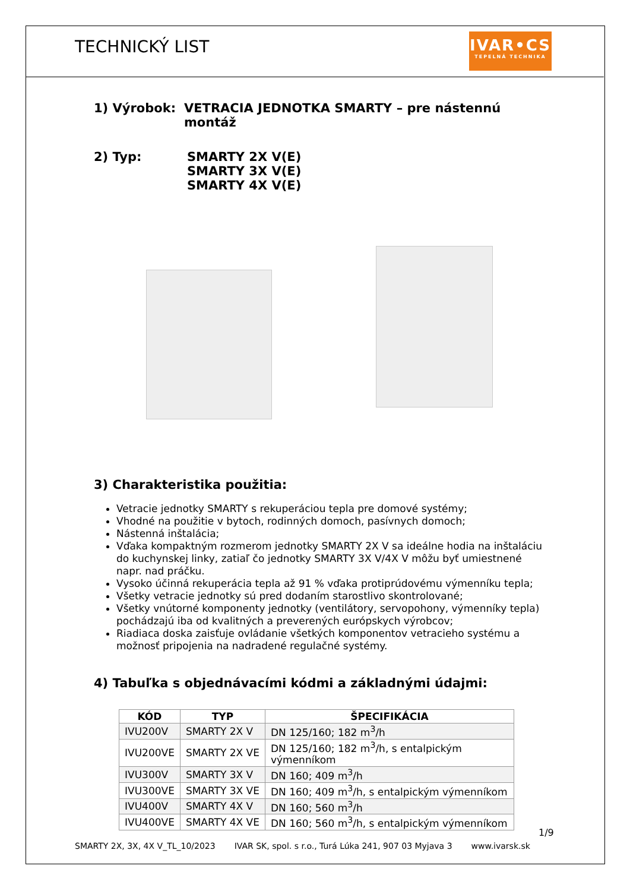TECHNICKÝ LIST
IVAR•CS
TEPELNÁ TECHNIKA
1) Výrobok: VETRACIA JEDNOTKA SMARTY – pre nástennú montáž
2) Typ: SMARTY 2X V(E)
SMARTY 3X V(E)
SMARTY 4X V(E)
3) Charakteristika použitia:
Vetracie jednotky SMARTY s rekuperáciou tepla pre domové systémy;
Vhodné na použitie v bytoch, rodinných domoch, pasívnych domoch;
Nástenná inštalácia;
Vďaka kompaktným rozmerom jednotky SMARTY 2X V sa ideálne hodia na inštaláciu do kuchynskej linky, zatiaľ čo jednotky SMARTY 3X V/4X V môžu byť umiestnené napr. nad práčku.
Vysoko účinná rekuperácia tepla až 91 % vďaka protiprúdovému výmenníku tepla;
Všetky vetracie jednotky sú pred dodaním starostlivo skontrolované;
Všetky vnútorné komponenty jednotky (ventilátory, servopohony, výmenníky tepla) pochádzajú iba od kvalitných a preverených európskych výrobcov;
Riadiaca doska zaisťuje ovládanie všetkých komponentov vetracieho systému a možnosť pripojenia na nadradené regulačné systémy.
4) Tabuľka s objednávacími kódmi a základnými údajmi:
| KÓD | TYP | ŠPECIFIKÁCIA |
| --- | --- | --- |
| IVU200V | SMARTY 2X V | DN 125/160; 182 m<sup>3</sup>/h |
| IVU200VE | SMARTY 2X VE | DN 125/160; 182 m<sup>3</sup>/h, s entalpickým výmenníkom |
| IVU300V | SMARTY 3X V | DN 160; 409 m<sup>3</sup>/h |
| IVU300VE | SMARTY 3X VE | DN 160; 409 m<sup>3</sup>/h, s entalpickým výmenníkom |
| IVU400V | SMARTY 4X V | DN 160; 560 m<sup>3</sup>/h |
| IVU400VE | SMARTY 4X VE | DN 160; 560 m<sup>3</sup>/h, s entalpickým výmenníkom |
1/9
SMARTY 2X, 3X, 4X V_TL_10/2023 IVAR SK, spol. s r.o., Turá Lúka 241, 907 03 Myjava 3 www.ivarsk.sk